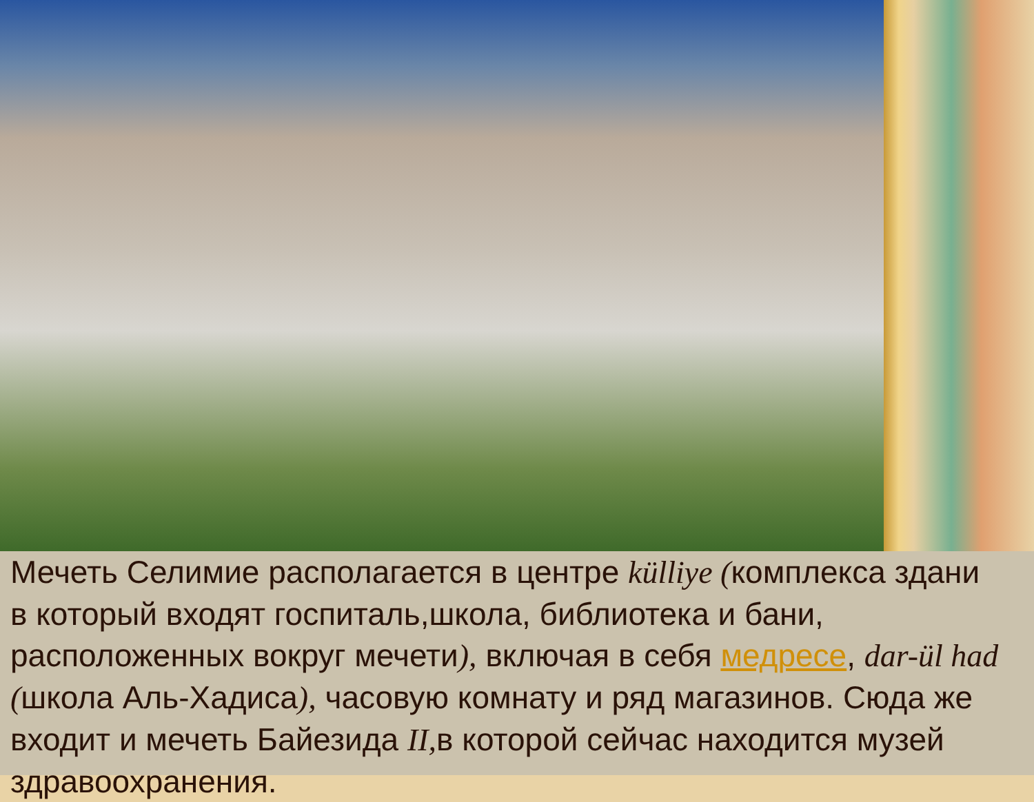Мечеть Селимие располагается в центре külliye (комплекса здани
в который входят госпиталь,школа, библиотека и бани,
расположенных вокруг мечети), включая в себя медресе, dar-ül had
(школа Аль-Хадиса), часовую комнату и ряд магазинов. Сюда же
входит и мечеть Байезида II, в которой сейчас находится музей
здравоохранения.